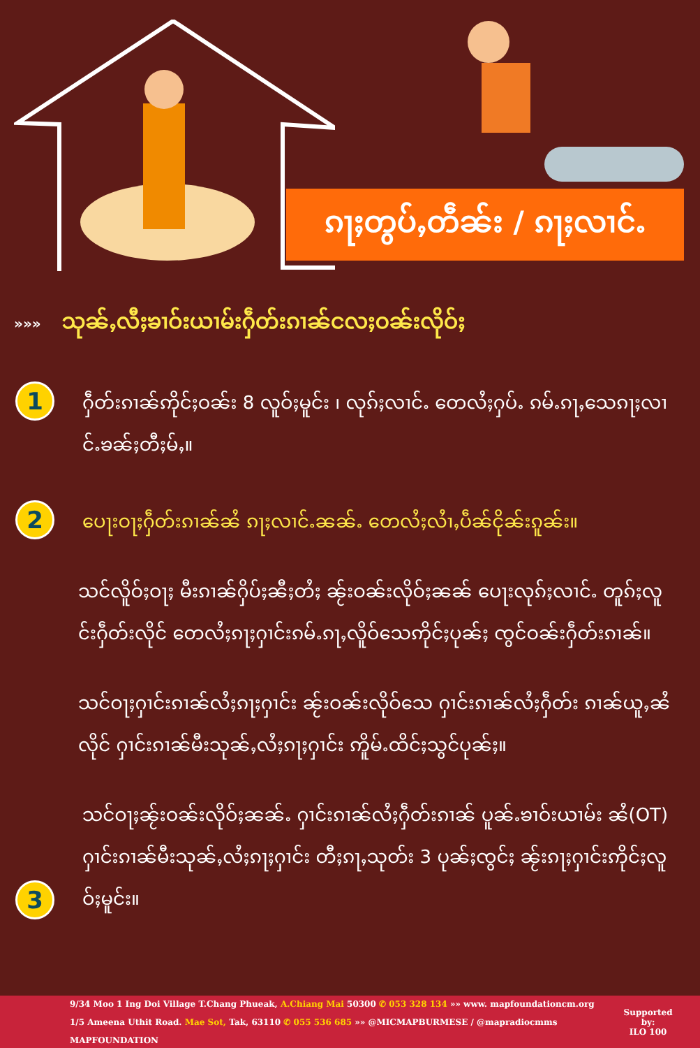ၵႃႈတွပ်ႇတဵၼ်း / ၵႃႈလၢင်ႉ
»»» သုၼ်ႇလီႈၶၢဝ်းယၢမ်းႁဵတ်းၵၢၼ်ငလႈဝၼ်းလိုဝ်ႈ
1
ႁဵတ်းၵၢၼ်ဢိုင်ႈဝၼ်း 8 လူဝ်ႈမူင်း ၊ လုၵ်ႈလၢင်ႉ တေလႆႈႁပ်ႉ ၵမ်ႉၵႃႇသေၵႃႈလၢင်ႉၶၼ်ႈတီႈမ်ႇ။
2
ပေႃးဝႃႈႁဵတ်းၵၢၼ်ၼႆ ၵႃႈလၢင်ႉၼၼ်ႉ တေလႆႈလႆၢႇပဵၼ်ငိုၼ်းၵူၼ်း။
သင်လိူဝ်ႈဝႃႈ မီးၵၢၼ်ႁိပ်ႈၼီႈတႆႈ ၼႂ်းဝၼ်းလိုဝ်ႈၼၼ် ပေႃးလုၵ်ႈလၢင်ႉ တူၵ်ႈလူင်းႁဵတ်းလိုင် တေလႆႈၵႃႈႁၢင်းၵမ်ႉၵႃႇလိူဝ်သေဢိုင်ႈပုၼ်ႈ ၸွင်ဝၼ်းႁဵတ်းၵၢၼ်။
သင်ဝႃႈႁၢင်းၵၢၼ်လႆႈၵႃႈႁၢင်း ၼႂ်းဝၼ်းလိုဝ်သေ ႁၢင်းၵၢၼ်လႆႈႁဵတ်း ၵၢၼ်ယူႇၼႆလိုင် ႁၢင်းၵၢၼ်မီးသုၼ်ႇလႆႈၵႃႈႁၢင်း ဢိူမ်ႉထိင်ႈသွင်ပုၼ်ႈ။
3
သင်ဝႃႈၼႂ်းဝၼ်းလိုဝ်ႈၼၼ်ႉ ႁၢင်းၵၢၼ်လႆႈႁဵတ်းၵၢၼ် ပူၼ်ႉၶၢဝ်းယၢမ်း ၼႆ(OT) ႁၢင်းၵၢၼ်မီးသုၼ်ႇလႆႈၵႃႈႁၢင်း တီႈၵႃႇသုတ်း 3 ပုၼ်ႈၸွင်ႈ ၼႂ်းၵႃႈႁၢင်းဢိုင်ႈလူဝ်ႈမူင်း။
9/34 Moo 1 Ing Doi Village T.Chang Phueak, A.Chiang Mai 50300 ✆ 053 328 134 »» www. mapfoundationcm.org
1/5 Ameena Uthit Road. Mae Sot, Tak, 63110 ✆ 055 536 685 »» @MICMAPBURMESE / @mapradiocmms MAPFOUNDATION
Supported by:
ILO 100